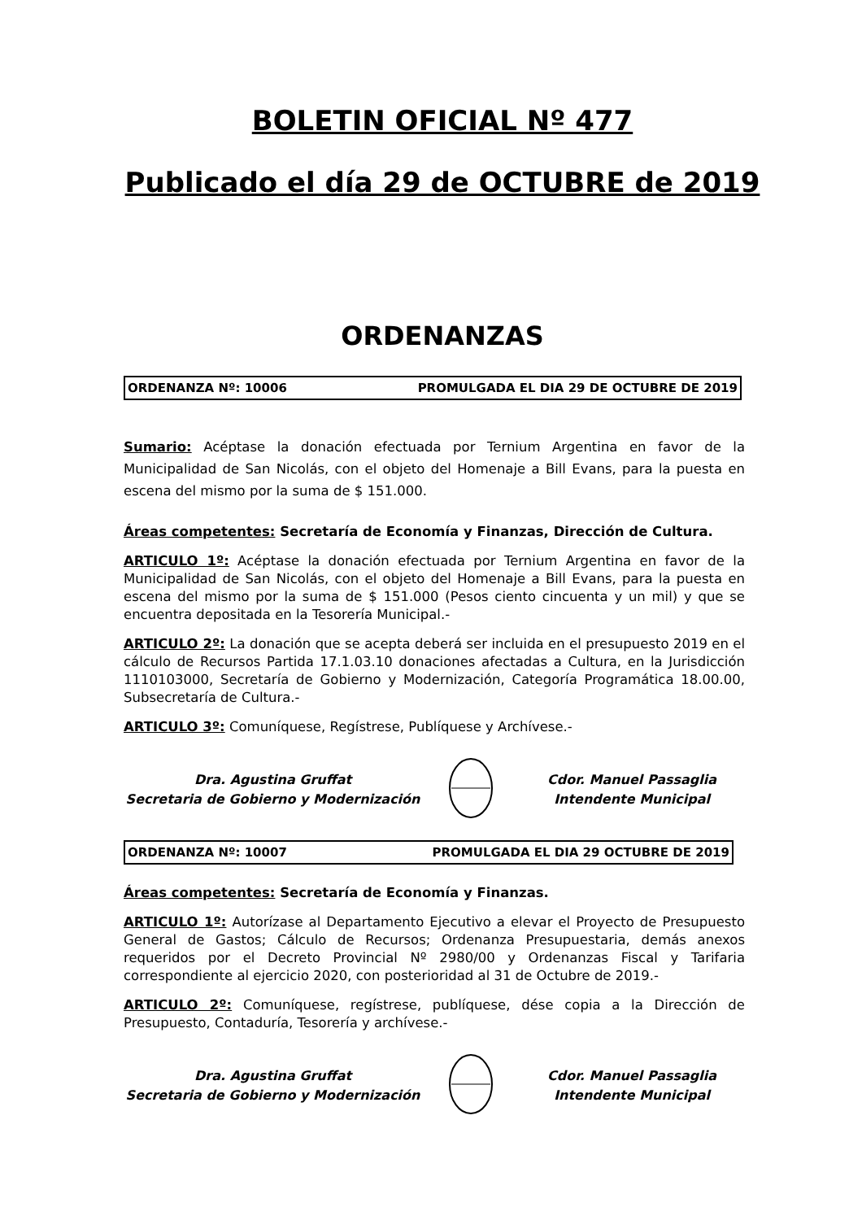BOLETIN OFICIAL Nº 477
Publicado el día 29 de OCTUBRE de 2019
ORDENANZAS
ORDENANZA Nº: 10006 PROMULGADA EL DIA 29 DE OCTUBRE DE 2019
Sumario: Acéptase la donación efectuada por Ternium Argentina en favor de la Municipalidad de San Nicolás, con el objeto del Homenaje a Bill Evans, para la puesta en escena del mismo por la suma de $ 151.000.
Áreas competentes: Secretaría de Economía y Finanzas, Dirección de Cultura.
ARTICULO 1º: Acéptase la donación efectuada por Ternium Argentina en favor de la Municipalidad de San Nicolás, con el objeto del Homenaje a Bill Evans, para la puesta en escena del mismo por la suma de $ 151.000 (Pesos ciento cincuenta y un mil) y que se encuentra depositada en la Tesorería Municipal.-
ARTICULO 2º: La donación que se acepta deberá ser incluida en el presupuesto 2019 en el cálculo de Recursos Partida 17.1.03.10 donaciones afectadas a Cultura, en la Jurisdicción 1110103000, Secretaría de Gobierno y Modernización, Categoría Programática 18.00.00, Subsecretaría de Cultura.-
ARTICULO 3º: Comuníquese, Regístrese, Publíquese y Archívese.-
Dra. Agustina Gruffat
Secretaria de Gobierno y Modernización
Cdor. Manuel Passaglia
Intendente Municipal
ORDENANZA Nº: 10007 PROMULGADA EL DIA 29 OCTUBRE DE 2019
Áreas competentes: Secretaría de Economía y Finanzas.
ARTICULO 1º: Autorízase al Departamento Ejecutivo a elevar el Proyecto de Presupuesto General de Gastos; Cálculo de Recursos; Ordenanza Presupuestaria, demás anexos requeridos por el Decreto Provincial Nº 2980/00 y Ordenanzas Fiscal y Tarifaria correspondiente al ejercicio 2020, con posterioridad al 31 de Octubre de 2019.-
ARTICULO 2º: Comuníquese, regístrese, publíquese, dése copia a la Dirección de Presupuesto, Contaduría, Tesorería y archívese.-
Dra. Agustina Gruffat
Secretaria de Gobierno y Modernización
Cdor. Manuel Passaglia
Intendente Municipal